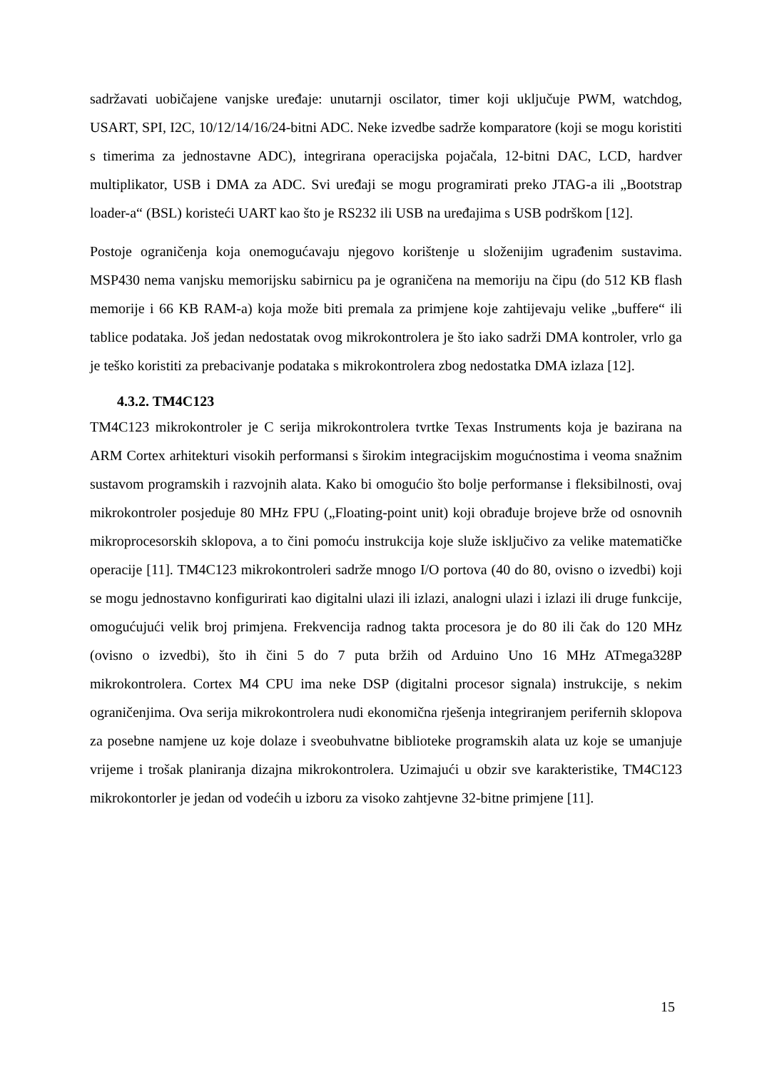sadržavati uobičajene vanjske uređaje: unutarnji oscilator, timer koji uključuje PWM, watchdog, USART, SPI, I2C, 10/12/14/16/24-bitni ADC. Neke izvedbe sadrže komparatore (koji se mogu koristiti s timerima za jednostavne ADC), integrirana operacijska pojačala, 12-bitni DAC, LCD, hardver multiplikator, USB i DMA za ADC. Svi uređaji se mogu programirati preko JTAG-a ili „Bootstrap loader-a“ (BSL) koristeći UART kao što je RS232 ili USB na uređajima s USB podrškom [12].
Postoje ograničenja koja onemogućavaju njegovo korištenje u složenijim ugrađenim sustavima. MSP430 nema vanjsku memorijsku sabirnicu pa je ograničena na memoriju na čipu (do 512 KB flash memorije i 66 KB RAM-a) koja može biti premala za primjene koje zahtijevaju velike „buffere“ ili tablice podataka. Još jedan nedostatak ovog mikrokontrolera je što iako sadrži DMA kontroler, vrlo ga je teško koristiti za prebacivanje podataka s mikrokontrolera zbog nedostatka DMA izlaza [12].
4.3.2. TM4C123
TM4C123 mikrokontroler je C serija mikrokontrolera tvrtke Texas Instruments koja je bazirana na ARM Cortex arhitekturi visokih performansi s širokim integracijskim mogućnostima i veoma snažnim sustavom programskih i razvojnih alata. Kako bi omogućio što bolje performanse i fleksibilnosti, ovaj mikrokontroler posjeduje 80 MHz FPU („Floating-point unit) koji obrađuje brojeve brže od osnovnih mikroprocesorskih sklopova, a to čini pomoću instrukcija koje služe isključivo za velike matematičke operacije [11]. TM4C123 mikrokontroleri sadrže mnogo I/O portova (40 do 80, ovisno o izvedbi) koji se mogu jednostavno konfigurirati kao digitalni ulazi ili izlazi, analogni ulazi i izlazi ili druge funkcije, omogućujući velik broj primjena. Frekvencija radnog takta procesora je do 80 ili čak do 120 MHz (ovisno o izvedbi), što ih čini 5 do 7 puta bržih od Arduino Uno 16 MHz ATmega328P mikrokontrolera. Cortex M4 CPU ima neke DSP (digitalni procesor signala) instrukcije, s nekim ograničenjima. Ova serija mikrokontrolera nudi ekonomična rješenja integriranjem perifernih sklopova za posebne namjene uz koje dolaze i sveobuhvatne biblioteke programskih alata uz koje se umanjuje vrijeme i trošak planiranja dizajna mikrokontrolera. Uzimajući u obzir sve karakteristike, TM4C123 mikrokontorler je jedan od vodećih u izboru za visoko zahtjevne 32-bitne primjene [11].
15